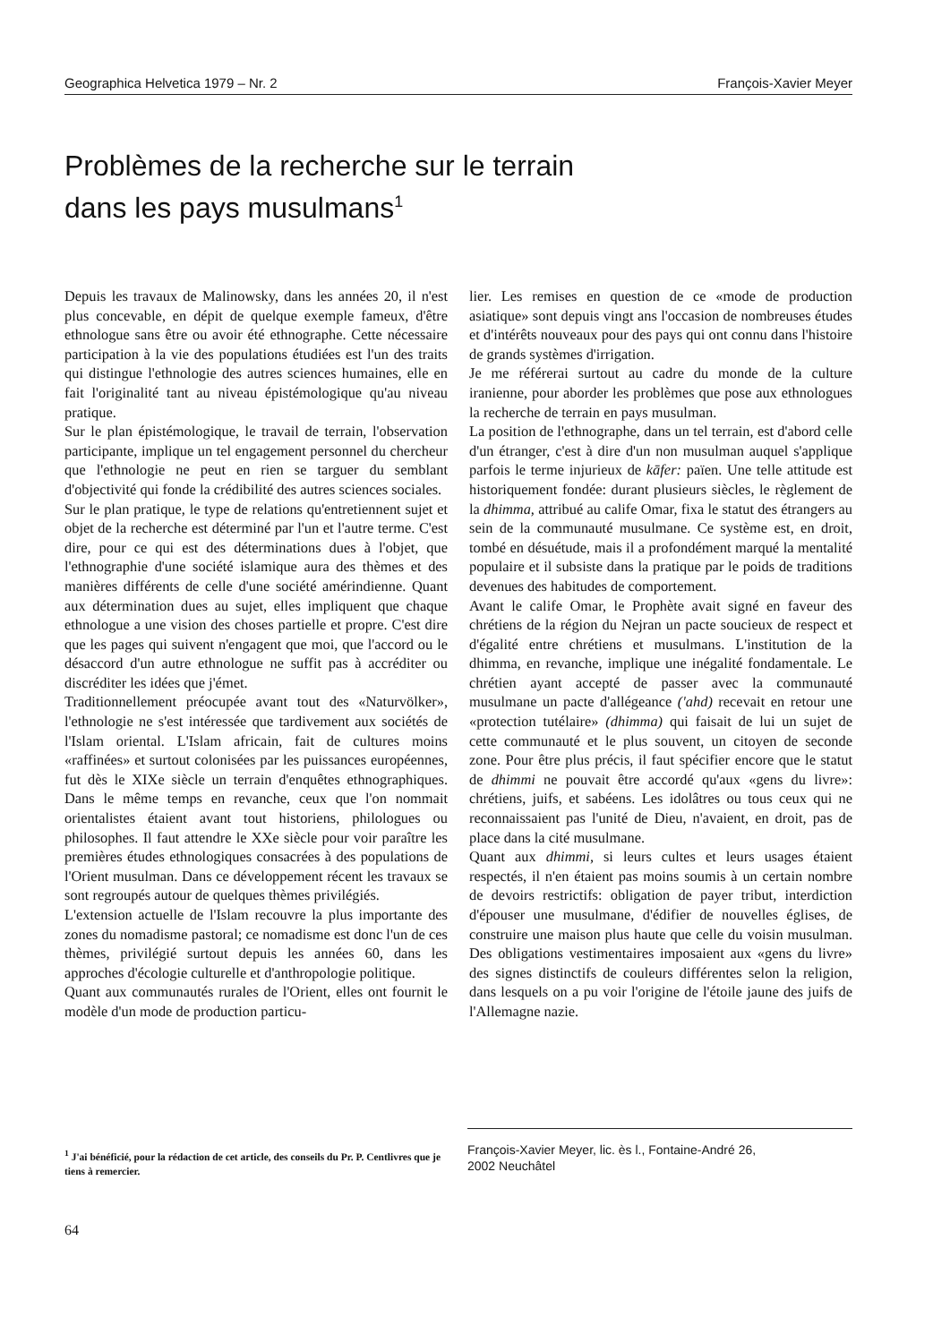Geographica Helvetica 1979 – Nr. 2 François-Xavier Meyer
Problèmes de la recherche sur le terrain
dans les pays musulmans<sup>1</sup>
Depuis les travaux de Malinowsky, dans les années 20, il n'est plus concevable, en dépit de quelque exemple fameux, d'être ethnologue sans être ou avoir été ethnographe. Cette nécessaire participation à la vie des populations étudiées est l'un des traits qui distingue l'ethnologie des autres sciences humaines, elle en fait l'originalité tant au niveau épistémologique qu'au niveau pratique.
Sur le plan épistémologique, le travail de terrain, l'observation participante, implique un tel engagement personnel du chercheur que l'ethnologie ne peut en rien se targuer du semblant d'objectivité qui fonde la crédibilité des autres sciences sociales.
Sur le plan pratique, le type de relations qu'entretiennent sujet et objet de la recherche est déterminé par l'un et l'autre terme. C'est dire, pour ce qui est des déterminations dues à l'objet, que l'ethnographie d'une société islamique aura des thèmes et des manières différents de celle d'une société amérindienne. Quant aux détermination dues au sujet, elles impliquent que chaque ethnologue a une vision des choses partielle et propre. C'est dire que les pages qui suivent n'engagent que moi, que l'accord ou le désaccord d'un autre ethnologue ne suffit pas à accréditer ou discréditer les idées que j'émet.
Traditionnellement préocupée avant tout des «Naturvölker», l'ethnologie ne s'est intéressée que tardivement aux sociétés de l'Islam oriental. L'Islam africain, fait de cultures moins «raffinées» et surtout colonisées par les puissances européennes, fut dès le XIXe siècle un terrain d'enquêtes ethnographiques. Dans le même temps en revanche, ceux que l'on nommait orientalistes étaient avant tout historiens, philologues ou philosophes. Il faut attendre le XXe siècle pour voir paraître les premières études ethnologiques consacrées à des populations de l'Orient musulman. Dans ce développement récent les travaux se sont regroupés autour de quelques thèmes privilégiés.
L'extension actuelle de l'Islam recouvre la plus importante des zones du nomadisme pastoral; ce nomadisme est donc l'un de ces thèmes, privilégié surtout depuis les années 60, dans les approches d'écologie culturelle et d'anthropologie politique.
Quant aux communautés rurales de l'Orient, elles ont fournit le modèle d'un mode de production particu-
lier. Les remises en question de ce «mode de production asiatique» sont depuis vingt ans l'occasion de nombreuses études et d'intérêts nouveaux pour des pays qui ont connu dans l'histoire de grands systèmes d'irrigation.
Je me référerai surtout au cadre du monde de la culture iranienne, pour aborder les problèmes que pose aux ethnologues la recherche de terrain en pays musulman.
La position de l'ethnographe, dans un tel terrain, est d'abord celle d'un étranger, c'est à dire d'un non musulman auquel s'applique parfois le terme injurieux de kāfer: païen. Une telle attitude est historiquement fondée: durant plusieurs siècles, le règlement de la dhimma, attribué au calife Omar, fixa le statut des étrangers au sein de la communauté musulmane. Ce système est, en droit, tombé en désuétude, mais il a profondément marqué la mentalité populaire et il subsiste dans la pratique par le poids de traditions devenues des habitudes de comportement.
Avant le calife Omar, le Prophète avait signé en faveur des chrétiens de la région du Nejran un pacte soucieux de respect et d'égalité entre chrétiens et musulmans. L'institution de la dhimma, en revanche, implique une inégalité fondamentale. Le chrétien ayant accepté de passer avec la communauté musulmane un pacte d'allégeance ('ahd) recevait en retour une «protection tutélaire» (dhimma) qui faisait de lui un sujet de cette communauté et le plus souvent, un citoyen de seconde zone. Pour être plus précis, il faut spécifier encore que le statut de dhimmi ne pouvait être accordé qu'aux «gens du livre»: chrétiens, juifs, et sabéens. Les idolâtres ou tous ceux qui ne reconnaissaient pas l'unité de Dieu, n'avaient, en droit, pas de place dans la cité musulmane.
Quant aux dhimmi, si leurs cultes et leurs usages étaient respectés, il n'en étaient pas moins soumis à un certain nombre de devoirs restrictifs: obligation de payer tribut, interdiction d'épouser une musulmane, d'édifier de nouvelles églises, de construire une maison plus haute que celle du voisin musulman. Des obligations vestimentaires imposaient aux «gens du livre» des signes distinctifs de couleurs différentes selon la religion, dans lesquels on a pu voir l'origine de l'étoile jaune des juifs de l'Allemagne nazie.
<sup>1</sup> J'ai bénéficié, pour la rédaction de cet article, des conseils du Pr. P. Centlivres que je tiens à remercier.
François-Xavier Meyer, lic. ès l., Fontaine-André 26,
2002 Neuchâtel
64